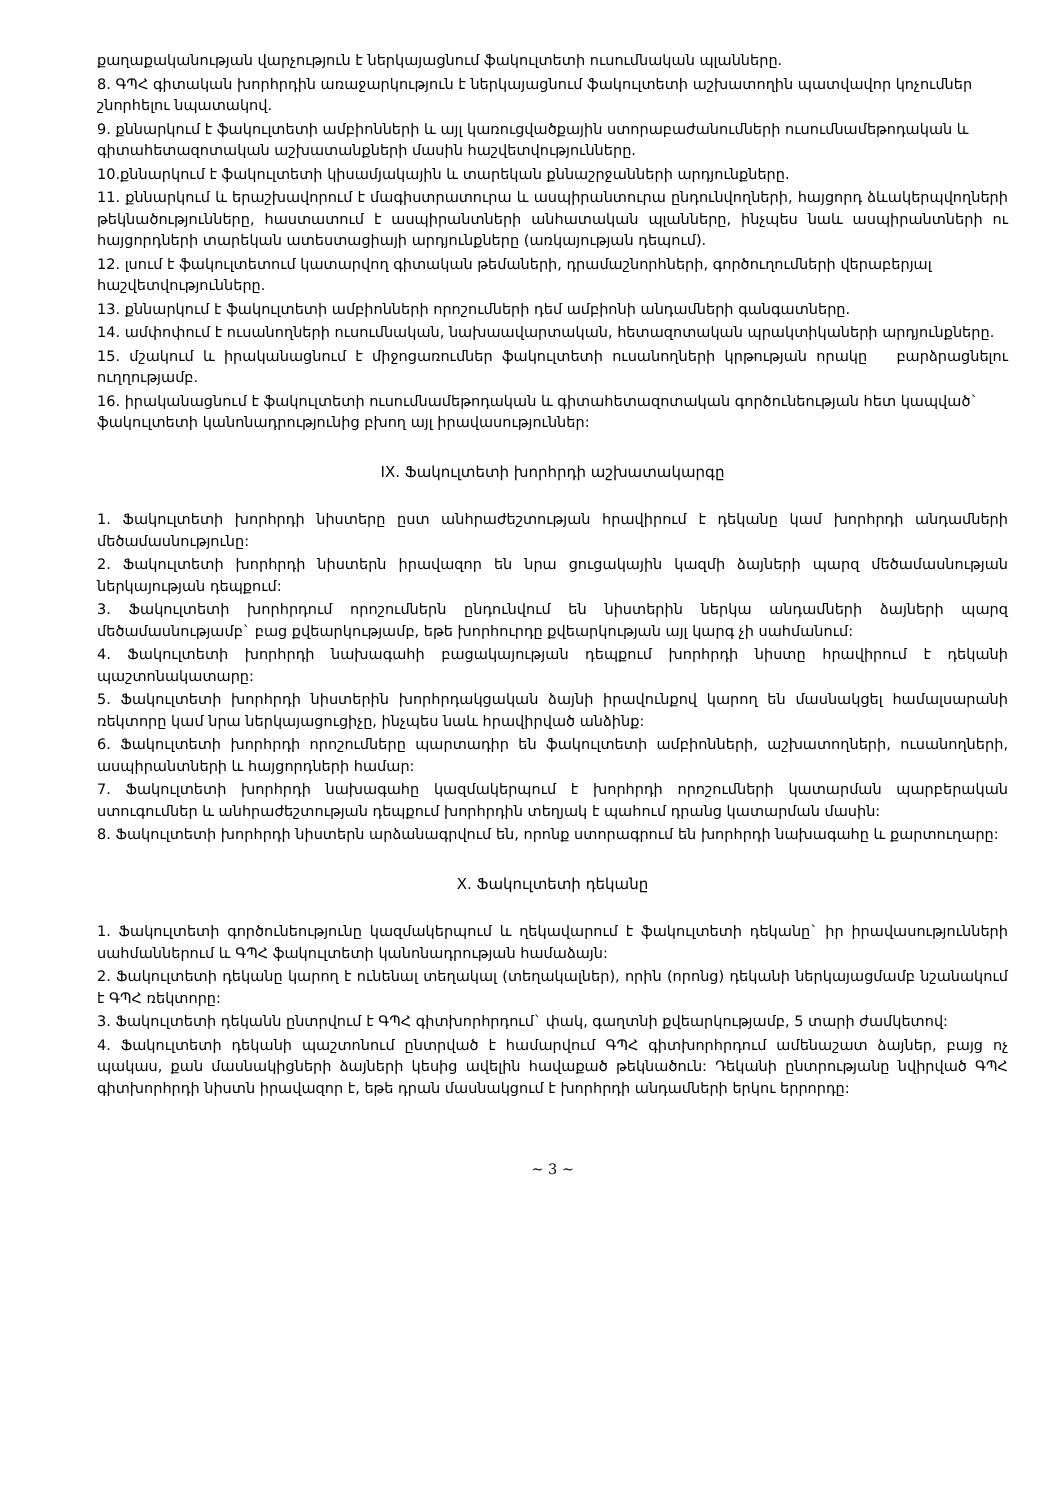քաղաքականության վարչություն է ներկայացնում ֆակուլտետի ուսումնական պլանները.
8. ԳՊՀ գիտական խորհրդին առաջարկություն է ներկայացնում ֆակուլտետի աշխատողին պատվավոր կոչումներ շնորհելու նպատակով.
9. քննարկում է ֆակուլտետի ամբիոնների և այլ կառուցվածքային ստորաբաժանումների ուսումնամեթոդական և գիտահետազոտական աշխատանքների մասին հաշվետվությունները.
10.քննարկում է ֆակուլտետի կիսամյակային և տարեկան քննաշրջանների արդյունքները.
11. քննարկում և երաշխավորում է մագիստրատուրա և ասպիրանտուրա ընդունվողների, հայցորդ ձևակերպվողների թեկնածությունները, հաստատում է ասպիրանտների անհատական պլանները, ինչպես նաև ասպիրանտների ու հայցորդների տարեկան ատեստացիայի արդյունքները (առկայության դեպում).
12. լսում է ֆակուլտետում կատարվող գիտական թեմաների, դրամաշնորհների, գործուղումների վերաբերյալ հաշվետվությունները.
13. քննարկում է ֆակուլտետի ամբիոնների որոշումների դեմ ամբիոնի անդամների գանգատները.
14. ամփոփում է ուսանողների ուսումնական, նախաավարտական, հետազոտական պրակտիկաների արդյունքները.
15. մշակում և իրականացնում է միջոցառումներ ֆակուլտետի ուսանողների կրթության որակը բարձրացնելու ուղղությամբ.
16. իրականացնում է ֆակուլտետի ուսումնամեթոդական և գիտահետազոտական գործունեության հետ կապված` ֆակուլտետի կանոնադրությունից բխող այլ իրավասություններ:
IX. Ֆակուլտետի խորհրդի աշխատակարգը
1. Ֆակուլտետի խորհրդի նիստերը ըստ անհրաժեշտության հրավիրում է դեկանը կամ խորհրդի անդամների մեծամասնությունը:
2. Ֆակուլտետի խորհրդի նիստերն իրավազոր են նրա ցուցակային կազմի ձայների պարզ մեծամասնության ներկայության դեպքում:
3. Ֆակուլտետի խորհրդում որոշումներն ընդունվում են նիստերին ներկա անդամների ձայների պարզ մեծամասնությամբ` բաց քվեարկությամբ, եթե խորհուրդը քվեարկության այլ կարգ չի սահմանում:
4. Ֆակուլտետի խորհրդի նախագահի բացակայության դեպքում խորհրդի նիստը հրավիրում է դեկանի պաշտոնակատարը:
5. Ֆակուլտետի խորհրդի նիստերին խորհրդակցական ձայնի իրավունքով կարող են մասնակցել համալսարանի ռեկտորը կամ նրա ներկայացուցիչը, ինչպես նաև հրավիրված անձինք:
6. Ֆակուլտետի խորհրդի որոշումները պարտադիր են ֆակուլտետի ամբիոնների, աշխատողների, ուսանողների, ասպիրանտների և հայցորդների համար:
7. Ֆակուլտետի խորհրդի նախագահը կազմակերպում է խորհրդի որոշումների կատարման պարբերական ստուգումներ և անհրաժեշտության դեպքում խորհրդին տեղյակ է պահում դրանց կատարման մասին:
8. Ֆակուլտետի խորհրդի նիստերն արձանագրվում են, որոնք ստորագրում են խորհրդի նախագահը և քարտուղարը:
X. Ֆակուլտետի դեկանը
1. Ֆակուլտետի գործունեությունը կազմակերպում և ղեկավարում է ֆակուլտետի դեկանը` իր իրավասությունների սահմաններում և ԳՊՀ ֆակուլտետի կանոնադրության համաձայն:
2. Ֆակուլտետի դեկանը կարող է ունենալ տեղակալ (տեղակալներ), որին (որոնց) դեկանի ներկայացմամբ նշանակում է ԳՊՀ ռեկտորը:
3. Ֆակուլտետի դեկանն ընտրվում է ԳՊՀ գիտխորհրդում` փակ, գաղտնի քվեարկությամբ, 5 տարի ժամկետով:
4. Ֆակուլտետի դեկանի պաշտոնում ընտրված է համարվում ԳՊՀ գիտխորհրդում ամենաշատ ձայներ, բայց ոչ պակաս, քան մասնակիցների ձայների կեսից ավելին հավաքած թեկնածուն: Դեկանի ընտրությանը նվիրված ԳՊՀ գիտխորհրդի նիստն իրավազոր է, եթե դրան մասնակցում է խորհրդի անդամների երկու երրորդը:
~ 3 ~